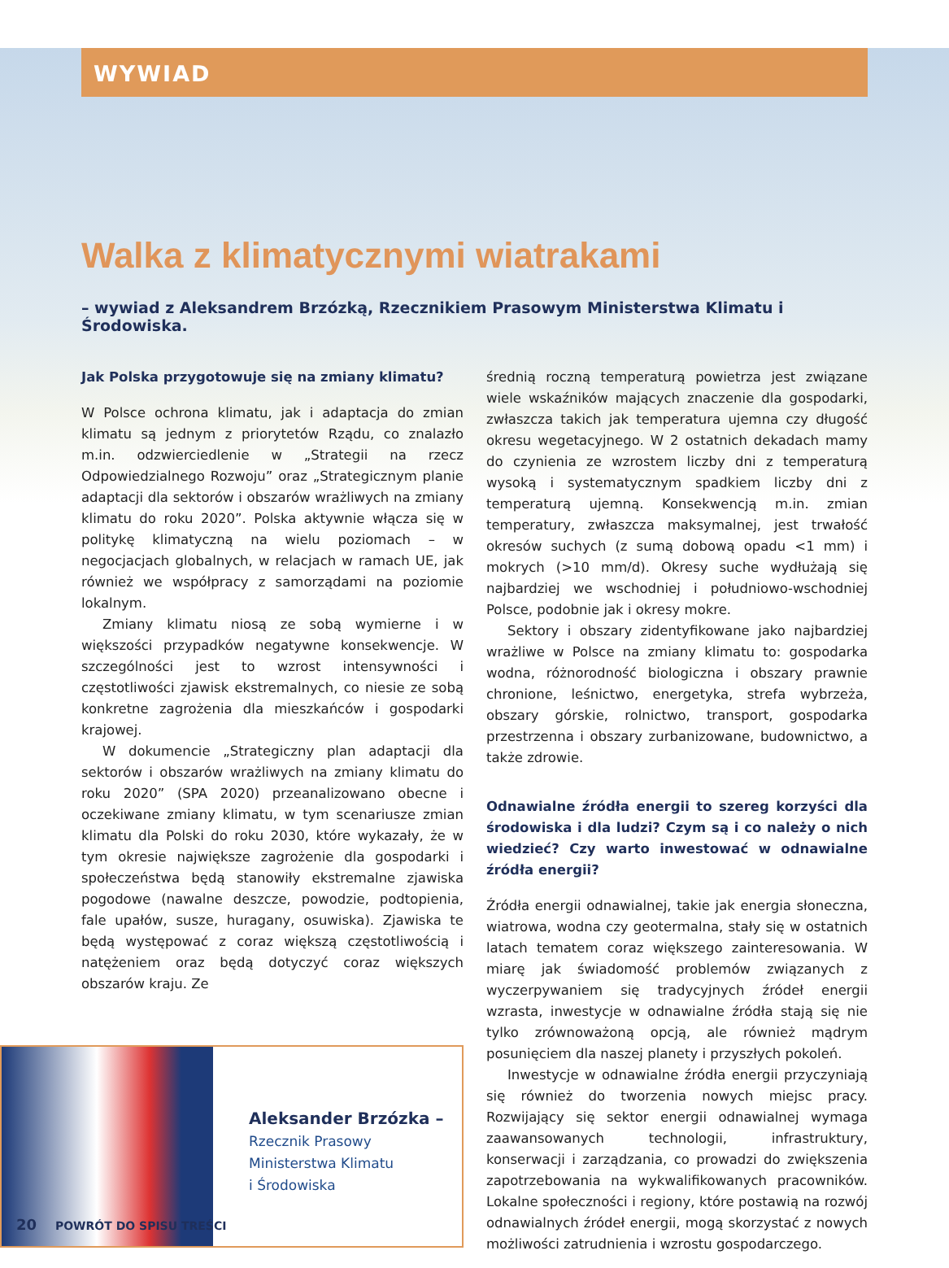WYWIAD
Walka z klimatycznymi wiatrakami
– wywiad z Aleksandrem Brzózką, Rzecznikiem Prasowym Ministerstwa Klimatu i Środowiska.
Jak Polska przygotowuje się na zmiany klimatu?
W Polsce ochrona klimatu, jak i adaptacja do zmian klimatu są jednym z priorytetów Rządu, co znalazło m.in. odzwierciedlenie w „Strategii na rzecz Odpowiedzialnego Rozwoju” oraz „Strategicznym planie adaptacji dla sektorów i obszarów wrażliwych na zmiany klimatu do roku 2020”. Polska aktywnie włącza się w politykę klimatyczną na wielu poziomach – w negocjacjach globalnych, w relacjach w ramach UE, jak również we współpracy z samorządami na poziomie lokalnym.
Zmiany klimatu niosą ze sobą wymierne i w większości przypadków negatywne konsekwencje. W szczególności jest to wzrost intensywności i częstotliwości zjawisk ekstremalnych, co niesie ze sobą konkretne zagrożenia dla mieszkańców i gospodarki krajowej.
W dokumencie „Strategiczny plan adaptacji dla sektorów i obszarów wrażliwych na zmiany klimatu do roku 2020” (SPA 2020) przeanalizowano obecne i oczekiwane zmiany klimatu, w tym scenariusze zmian klimatu dla Polski do roku 2030, które wykazały, że w tym okresie największe zagrożenie dla gospodarki i społeczeństwa będą stanowiły ekstremalne zjawiska pogodowe (nawalne deszcze, powodzie, podtopienia, fale upałów, susze, huragany, osuwiska). Zjawiska te będą występować z coraz większą częstotliwością i natężeniem oraz będą dotyczyć coraz większych obszarów kraju. Ze
Aleksander Brzózka –
Rzecznik Prasowy
Ministerstwa Klimatu
i Środowiska
średnią roczną temperaturą powietrza jest związane wiele wskaźników mających znaczenie dla gospodarki, zwłaszcza takich jak temperatura ujemna czy długość okresu wegetacyjnego. W 2 ostatnich dekadach mamy do czynienia ze wzrostem liczby dni z temperaturą wysoką i systematycznym spadkiem liczby dni z temperaturą ujemną. Konsekwencją m.in. zmian temperatury, zwłaszcza maksymalnej, jest trwałość okresów suchych (z sumą dobową opadu <1 mm) i mokrych (>10 mm/d). Okresy suche wydłużają się najbardziej we wschodniej i południowo-wschodniej Polsce, podobnie jak i okresy mokre.
Sektory i obszary zidentyfikowane jako najbardziej wrażliwe w Polsce na zmiany klimatu to: gospodarka wodna, różnorodność biologiczna i obszary prawnie chronione, leśnictwo, energetyka, strefa wybrzeża, obszary górskie, rolnictwo, transport, gospodarka przestrzenna i obszary zurbanizowane, budownictwo, a także zdrowie.
Odnawialne źródła energii to szereg korzyści dla środowiska i dla ludzi? Czym są i co należy o nich wiedzieć? Czy warto inwestować w odnawialne źródła energii?
Źródła energii odnawialnej, takie jak energia słoneczna, wiatrowa, wodna czy geotermalna, stały się w ostatnich latach tematem coraz większego zainteresowania. W miarę jak świadomość problemów związanych z wyczerpywaniem się tradycyjnych źródeł energii wzrasta, inwestycje w odnawialne źródła stają się nie tylko zrównoważoną opcją, ale również mądrym posunięciem dla naszej planety i przyszłych pokoleń.
Inwestycje w odnawialne źródła energii przyczyniają się również do tworzenia nowych miejsc pracy. Rozwijający się sektor energii odnawialnej wymaga zaawansowanych technologii, infrastruktury, konserwacji i zarządzania, co prowadzi do zwiększenia zapotrzebowania na wykwalifikowanych pracowników. Lokalne społeczności i regiony, które postawią na rozwój odnawialnych źródeł energii, mogą skorzystać z nowych możliwości zatrudnienia i wzrostu gospodarczego.
20 POWRÓT DO SPISU TREŚCI